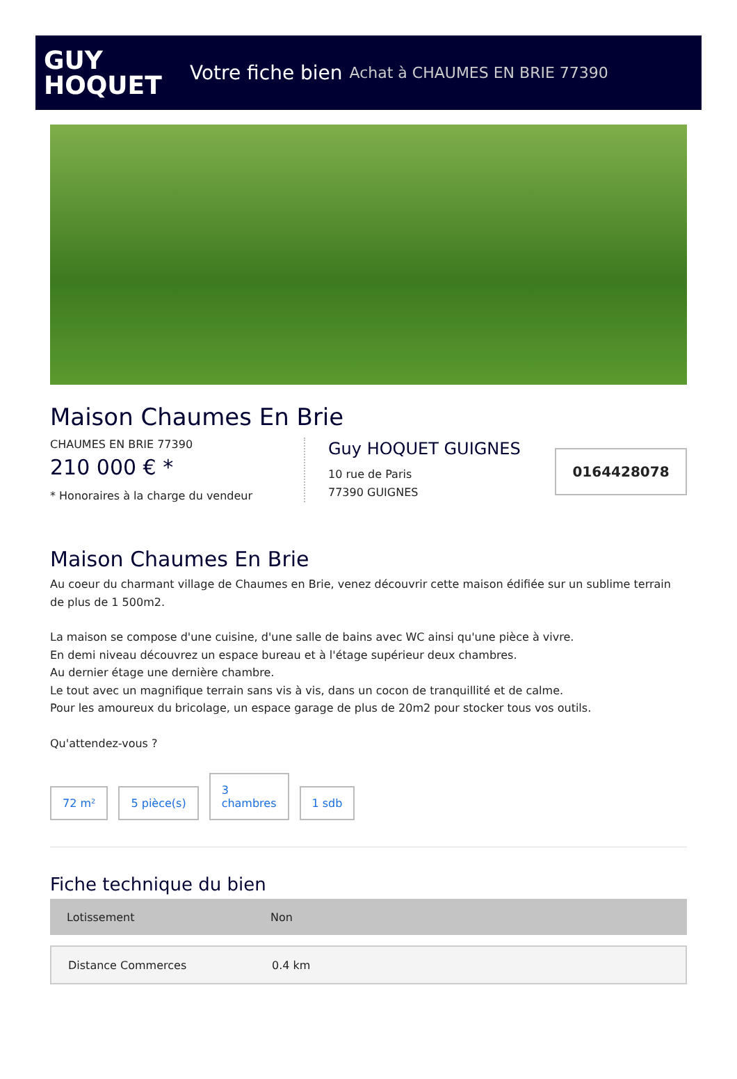GUY
HOQUET
Votre fiche bien Achat à CHAUMES EN BRIE 77390
Maison Chaumes En Brie
CHAUMES EN BRIE 77390
210 000 € *
* Honoraires à la charge du vendeur
Guy HOQUET GUIGNES
10 rue de Paris
77390 GUIGNES
0164428078
Maison Chaumes En Brie
Au coeur du charmant village de Chaumes en Brie, venez découvrir cette maison édifiée sur un sublime terrain de plus de 1 500m2.
La maison se compose d'une cuisine, d'une salle de bains avec WC ainsi qu'une pièce à vivre.
En demi niveau découvrez un espace bureau et à l'étage supérieur deux chambres.
Au dernier étage une dernière chambre.
Le tout avec un magnifique terrain sans vis à vis, dans un cocon de tranquillité et de calme.
Pour les amoureux du bricolage, un espace garage de plus de 20m2 pour stocker tous vos outils.
Qu'attendez-vous ?
72 m²
5 pièce(s)
3
chambres
1 sdb
Fiche technique du bien
| Lotissement | Non |
| Distance Commerces | 0.4 km |